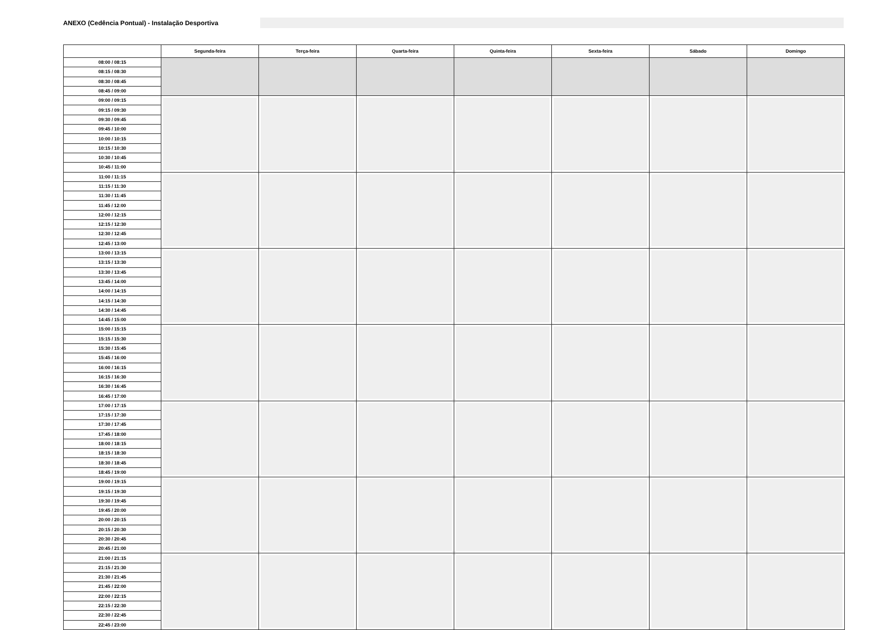ANEXO (Cedência Pontual) - Instalação Desportiva
| | Segunda-feira | Terça-feira | Quarta-feira | Quinta-feira | Sexta-feira | Sábado | Domingo |
| --- | --- | --- | --- | --- | --- | --- | --- |
| 08:00 / 08:15 | | | | | | | |
| 08:15 / 08:30 | | | | | | | |
| 08:30 / 08:45 | | | | | | | |
| 08:45 / 09:00 | | | | | | | |
| 09:00 / 09:15 | | | | | | | |
| 09:15 / 09:30 | | | | | | | |
| 09:30 / 09:45 | | | | | | | |
| 09:45 / 10:00 | | | | | | | |
| 10:00 / 10:15 | | | | | | | |
| 10:15 / 10:30 | | | | | | | |
| 10:30 / 10:45 | | | | | | | |
| 10:45 / 11:00 | | | | | | | |
| 11:00 / 11:15 | | | | | | | |
| 11:15 / 11:30 | | | | | | | |
| 11:30 / 11:45 | | | | | | | |
| 11:45 / 12:00 | | | | | | | |
| 12:00 / 12:15 | | | | | | | |
| 12:15 / 12:30 | | | | | | | |
| 12:30 / 12:45 | | | | | | | |
| 12:45 / 13:00 | | | | | | | |
| 13:00 / 13:15 | | | | | | | |
| 13:15 / 13:30 | | | | | | | |
| 13:30 / 13:45 | | | | | | | |
| 13:45 / 14:00 | | | | | | | |
| 14:00 / 14:15 | | | | | | | |
| 14:15 / 14:30 | | | | | | | |
| 14:30 / 14:45 | | | | | | | |
| 14:45 / 15:00 | | | | | | | |
| 15:00 / 15:15 | | | | | | | |
| 15:15 / 15:30 | | | | | | | |
| 15:30 / 15:45 | | | | | | | |
| 15:45 / 16:00 | | | | | | | |
| 16:00 / 16:15 | | | | | | | |
| 16:15 / 16:30 | | | | | | | |
| 16:30 / 16:45 | | | | | | | |
| 16:45 / 17:00 | | | | | | | |
| 17:00 / 17:15 | | | | | | | |
| 17:15 / 17:30 | | | | | | | |
| 17:30 / 17:45 | | | | | | | |
| 17:45 / 18:00 | | | | | | | |
| 18:00 / 18:15 | | | | | | | |
| 18:15 / 18:30 | | | | | | | |
| 18:30 / 18:45 | | | | | | | |
| 18:45 / 19:00 | | | | | | | |
| 19:00 / 19:15 | | | | | | | |
| 19:15 / 19:30 | | | | | | | |
| 19:30 / 19:45 | | | | | | | |
| 19:45 / 20:00 | | | | | | | |
| 20:00 / 20:15 | | | | | | | |
| 20:15 / 20:30 | | | | | | | |
| 20:30 / 20:45 | | | | | | | |
| 20:45 / 21:00 | | | | | | | |
| 21:00 / 21:15 | | | | | | | |
| 21:15 / 21:30 | | | | | | | |
| 21:30 / 21:45 | | | | | | | |
| 21:45 / 22:00 | | | | | | | |
| 22:00 / 22:15 | | | | | | | |
| 22:15 / 22:30 | | | | | | | |
| 22:30 / 22:45 | | | | | | | |
| 22:45 / 23:00 | | | | | | | |